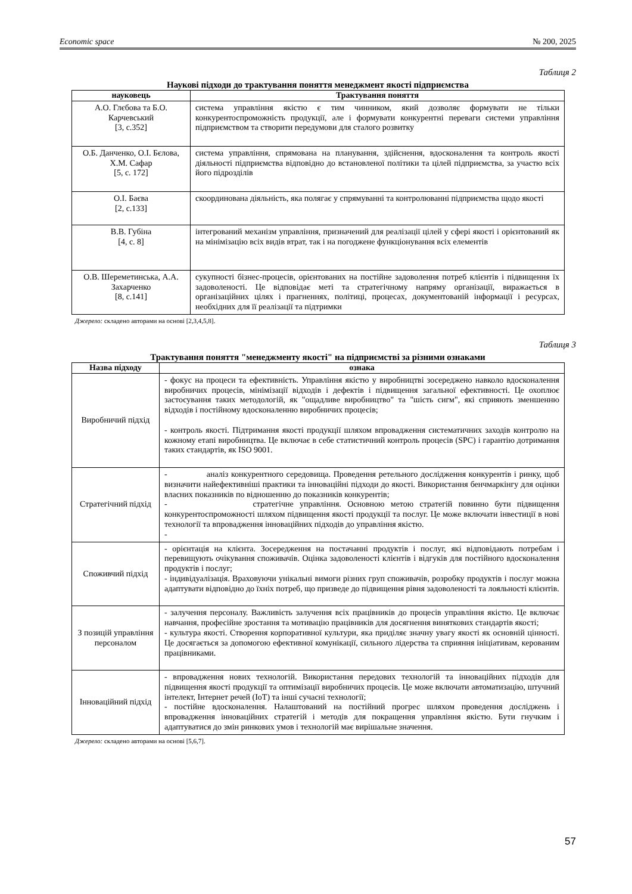Economic space № 200, 2025
Таблиця 2
Наукові підходи до трактування поняття менеджмент якості підприємства
| науковець | Трактування поняття |
| --- | --- |
| А.О. Глєбова та Б.О. Карчевський [3, с.352] | система управління якістю є тим чинником, який дозволяє формувати не тільки конкурентоспроможність продукції, але і формувати конкурентні переваги системи управління підприємством та створити передумови для сталого розвитку |
| О.Б. Данченко, О.І. Бєлова, Х.М. Сафар [5, с. 172] | система управління, спрямована на планування, здійснення, вдосконалення та контроль якості діяльності підприємства відповідно до встановленої політики та цілей підприємства, за участю всіх його підрозділів |
| О.І. Баєва [2, с.133] | скоординована діяльність, яка полягає у спрямуванні та контролюванні підприємства щодо якості |
| В.В. Губіна [4, с. 8] | інтегрований механізм управління, призначений для реалізації цілей у сфері якості і орієнтований як на мінімізацію всіх видів втрат, так і на погоджене функціонування всіх елементів |
| О.В. Шереметинська, А.А. Захарченко [8, с.141] | сукупності бізнес-процесів, орієнтованих на постійне задоволення потреб клієнтів і підвищення їх задоволеності. Це відповідає меті та стратегічному напряму організації, виражається в організаційних цілях і прагненнях, політиці, процесах, документованій інформації і ресурсах, необхідних для її реалізації та підтримки |
Джерело: складено авторами на основі [2,3,4,5,8].
Таблиця 3
Трактування поняття "менеджменту якості" на підприємстві за різними ознаками
| Назва підходу | ознака |
| --- | --- |
| Виробничий підхід | - фокус на процеси та ефективність. Управління якістю у виробництві зосереджено навколо вдосконалення виробничих процесів, мінімізації відходів і дефектів і підвищення загальної ефективності. Це охоплює застосування таких методологій, як "ощадливе виробництво" та "шість сигм", які сприяють зменшенню відходів і постійному вдосконаленню виробничих процесів; - контроль якості. Підтримання якості продукції шляхом впровадження систематичних заходів контролю на кожному етапі виробництва. Це включає в себе статистичний контроль процесів (SPC) і гарантію дотримання таких стандартів, як ISO 9001. |
| Стратегічний підхід | - аналіз конкурентного середовища. Проведення ретельного дослідження конкурентів і ринку, щоб визначити найефективніші практики та інноваційні підходи до якості. Використання бенчмаркінгу для оцінки власних показників по відношенню до показників конкурентів; - стратегічне управління. Основною метою стратегій повинно бути підвищення конкурентоспроможності шляхом підвищення якості продукції та послуг. Це може включати інвестиції в нові технології та впровадження інноваційних підходів до управління якістю. - |
| Споживчий підхід | - орієнтація на клієнта. Зосередження на постачанні продуктів і послуг, які відповідають потребам і перевищують очікування споживачів. Оцінка задоволеності клієнтів і відгуків для постійного вдосконалення продуктів і послуг; - індивідуалізація. Враховуючи унікальні вимоги різних груп споживачів, розробку продуктів і послуг можна адаптувати відповідно до їхніх потреб, що призведе до підвищення рівня задоволеності та лояльності клієнтів. |
| З позицій управління персоналом | - залучення персоналу. Важливість залучення всіх працівників до процесів управління якістю. Це включає навчання, професійне зростання та мотивацію працівників для досягнення виняткових стандартів якості; - культура якості. Створення корпоративної культури, яка приділяє значну увагу якості як основній цінності. Це досягається за допомогою ефективної комунікації, сильного лідерства та сприяння ініціативам, керованим працівниками. |
| Інноваційний підхід | - впровадження нових технологій. Використання передових технологій та інноваційних підходів для підвищення якості продукції та оптимізації виробничих процесів. Це може включати автоматизацію, штучний інтелект, Інтернет речей (IoT) та інші сучасні технології; - постійне вдосконалення. Налаштований на постійний прогрес шляхом проведення досліджень і впровадження інноваційних стратегій і методів для покращення управління якістю. Бути гнучким і адаптуватися до змін ринкових умов і технологій має вирішальне значення. |
Джерело: складено авторами на основі [5,6,7].
57